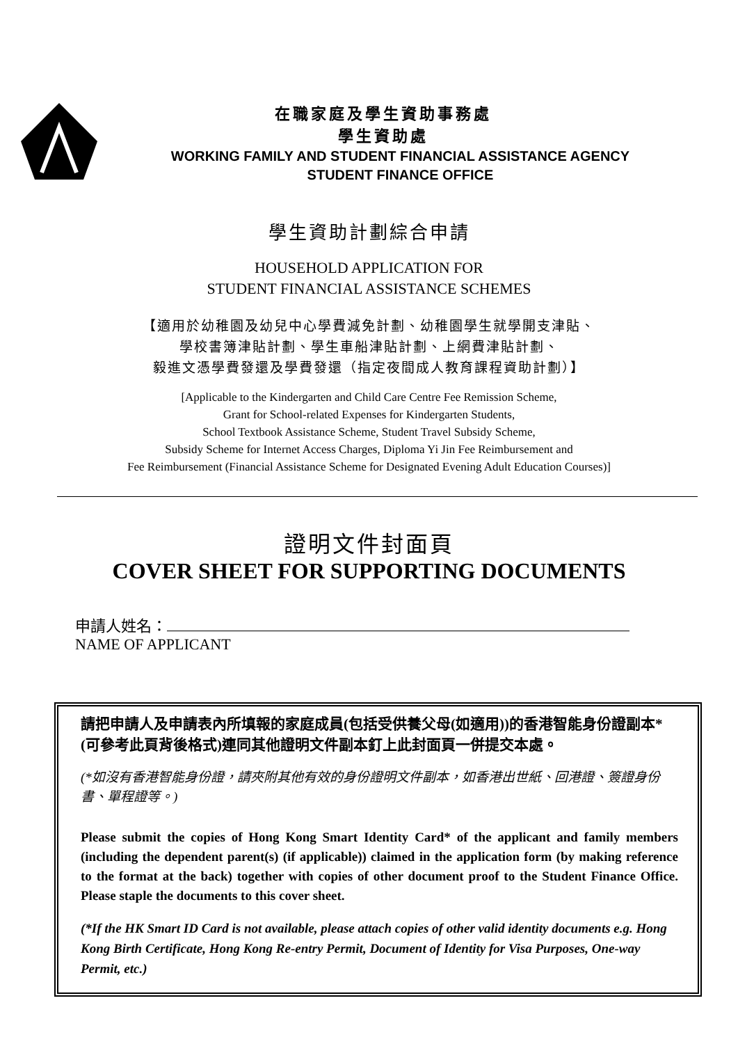在職家庭及學生資助事務處
學生資助處
WORKING FAMILY AND STUDENT FINANCIAL ASSISTANCE AGENCY
STUDENT FINANCE OFFICE
學生資助計劃綜合申請
HOUSEHOLD APPLICATION FOR
STUDENT FINANCIAL ASSISTANCE SCHEMES
【適用於幼稚園及幼兒中心學費減免計劃、幼稚園學生就學開支津貼、
學校書簿津貼計劃、學生車船津貼計劃、上網費津貼計劃、
毅進文憑學費發還及學費發還（指定夜間成人教育課程資助計劃）】
[Applicable to the Kindergarten and Child Care Centre Fee Remission Scheme,
Grant for School-related Expenses for Kindergarten Students,
School Textbook Assistance Scheme, Student Travel Subsidy Scheme,
Subsidy Scheme for Internet Access Charges, Diploma Yi Jin Fee Reimbursement and
Fee Reimbursement (Financial Assistance Scheme for Designated Evening Adult Education Courses)]
證明文件封面頁
COVER SHEET FOR SUPPORTING DOCUMENTS
申請人姓名：
NAME OF APPLICANT
請把申請人及申請表內所填報的家庭成員(包括受供養父母(如適用))的香港智能身份證副本*(可參考此頁背後格式)連同其他證明文件副本釘上此封面頁一併提交本處。
(*如沒有香港智能身份證，請夾附其他有效的身份證明文件副本，如香港出世紙、回港證、簽證身份書、單程證等。)
Please submit the copies of Hong Kong Smart Identity Card* of the applicant and family members (including the dependent parent(s) (if applicable)) claimed in the application form (by making reference to the format at the back) together with copies of other document proof to the Student Finance Office. Please staple the documents to this cover sheet.
(*If the HK Smart ID Card is not available, please attach copies of other valid identity documents e.g. Hong Kong Birth Certificate, Hong Kong Re-entry Permit, Document of Identity for Visa Purposes, One-way Permit, etc.)